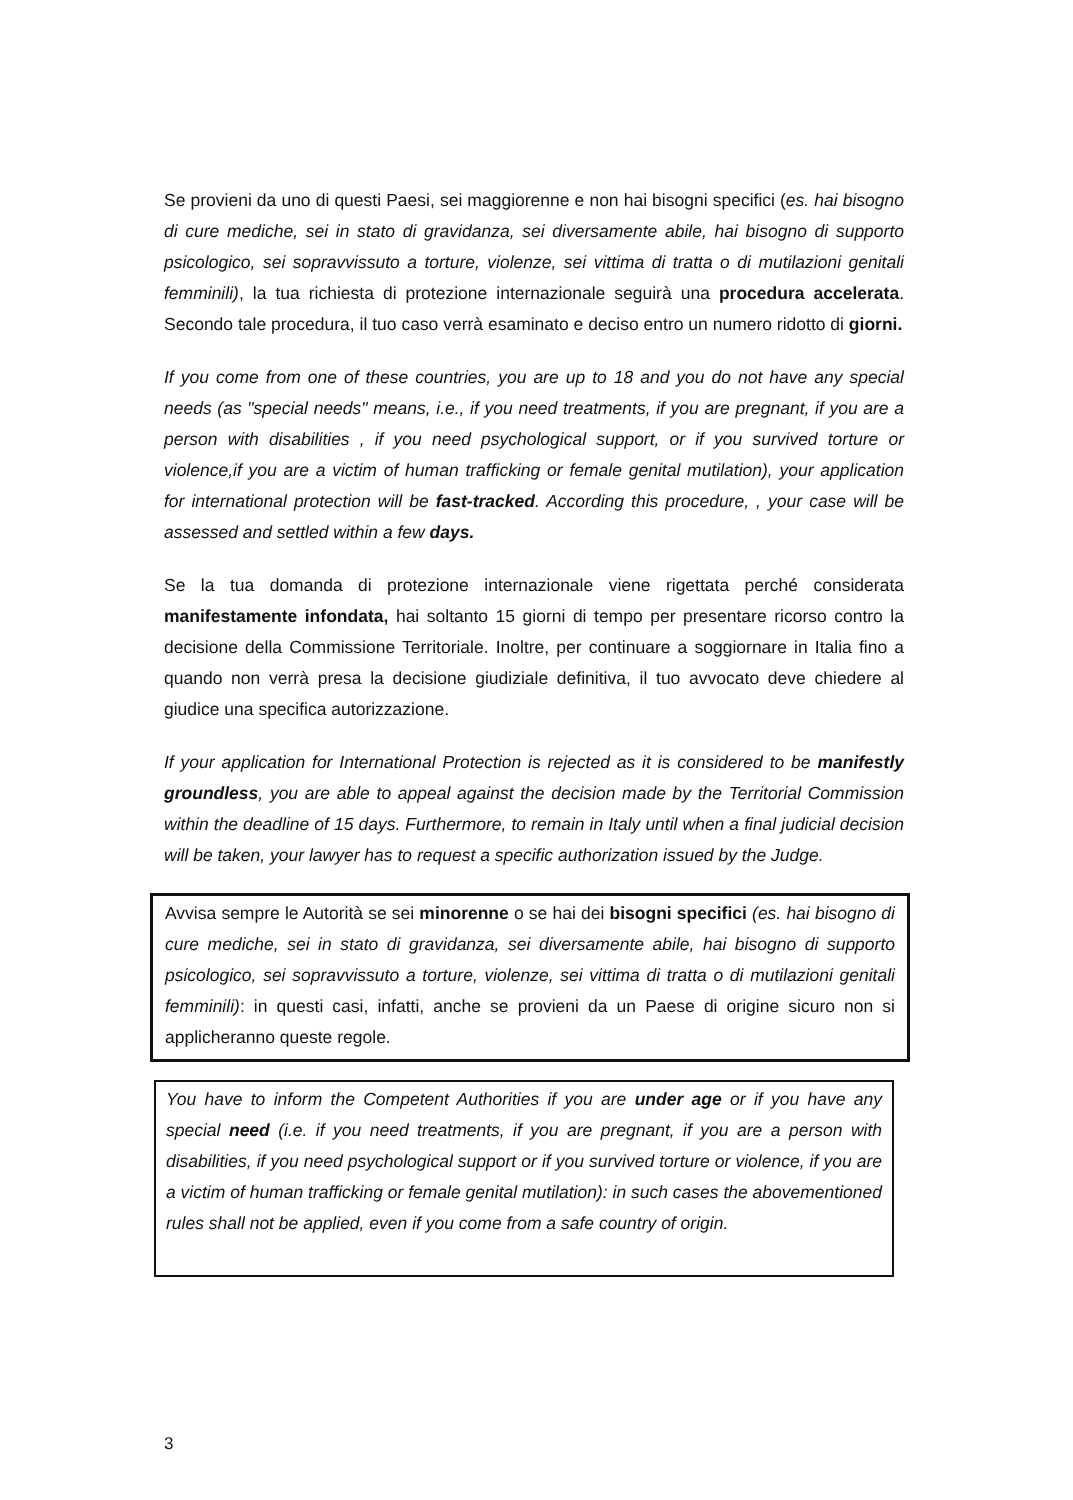Se provieni da uno di questi Paesi, sei maggiorenne e non hai bisogni specifici (es. hai bisogno di cure mediche, sei in stato di gravidanza, sei diversamente abile, hai bisogno di supporto psicologico, sei sopravvissuto a torture, violenze, sei vittima di tratta o di mutilazioni genitali femminili), la tua richiesta di protezione internazionale seguirà una procedura accelerata. Secondo tale procedura, il tuo caso verrà esaminato e deciso entro un numero ridotto di giorni.
If you come from one of these countries, you are up to 18 and you do not have any special needs (as "special needs" means, i.e., if you need treatments, if you are pregnant, if you are a person with disabilities , if you need psychological support, or if you survived torture or violence,if you are a victim of human trafficking or female genital mutilation), your application for international protection will be fast-tracked. According this procedure, , your case will be assessed and settled within a few days.
Se la tua domanda di protezione internazionale viene rigettata perché considerata manifestamente infondata, hai soltanto 15 giorni di tempo per presentare ricorso contro la decisione della Commissione Territoriale. Inoltre, per continuare a soggiornare in Italia fino a quando non verrà presa la decisione giudiziale definitiva, il tuo avvocato deve chiedere al giudice una specifica autorizzazione.
If your application for International Protection is rejected as it is considered to be manifestly groundless, you are able to appeal against the decision made by the Territorial Commission within the deadline of 15 days. Furthermore, to remain in Italy until when a final judicial decision will be taken, your lawyer has to request a specific authorization issued by the Judge.
Avvisa sempre le Autorità se sei minorenne o se hai dei bisogni specifici (es. hai bisogno di cure mediche, sei in stato di gravidanza, sei diversamente abile, hai bisogno di supporto psicologico, sei sopravvissuto a torture, violenze, sei vittima di tratta o di mutilazioni genitali femminili): in questi casi, infatti, anche se provieni da un Paese di origine sicuro non si applicheranno queste regole.
You have to inform the Competent Authorities if you are under age or if you have any special need (i.e. if you need treatments, if you are pregnant, if you are a person with disabilities, if you need psychological support or if you survived torture or violence, if you are a victim of human trafficking or female genital mutilation): in such cases the abovementioned rules shall not be applied, even if you come from a safe country of origin.
3